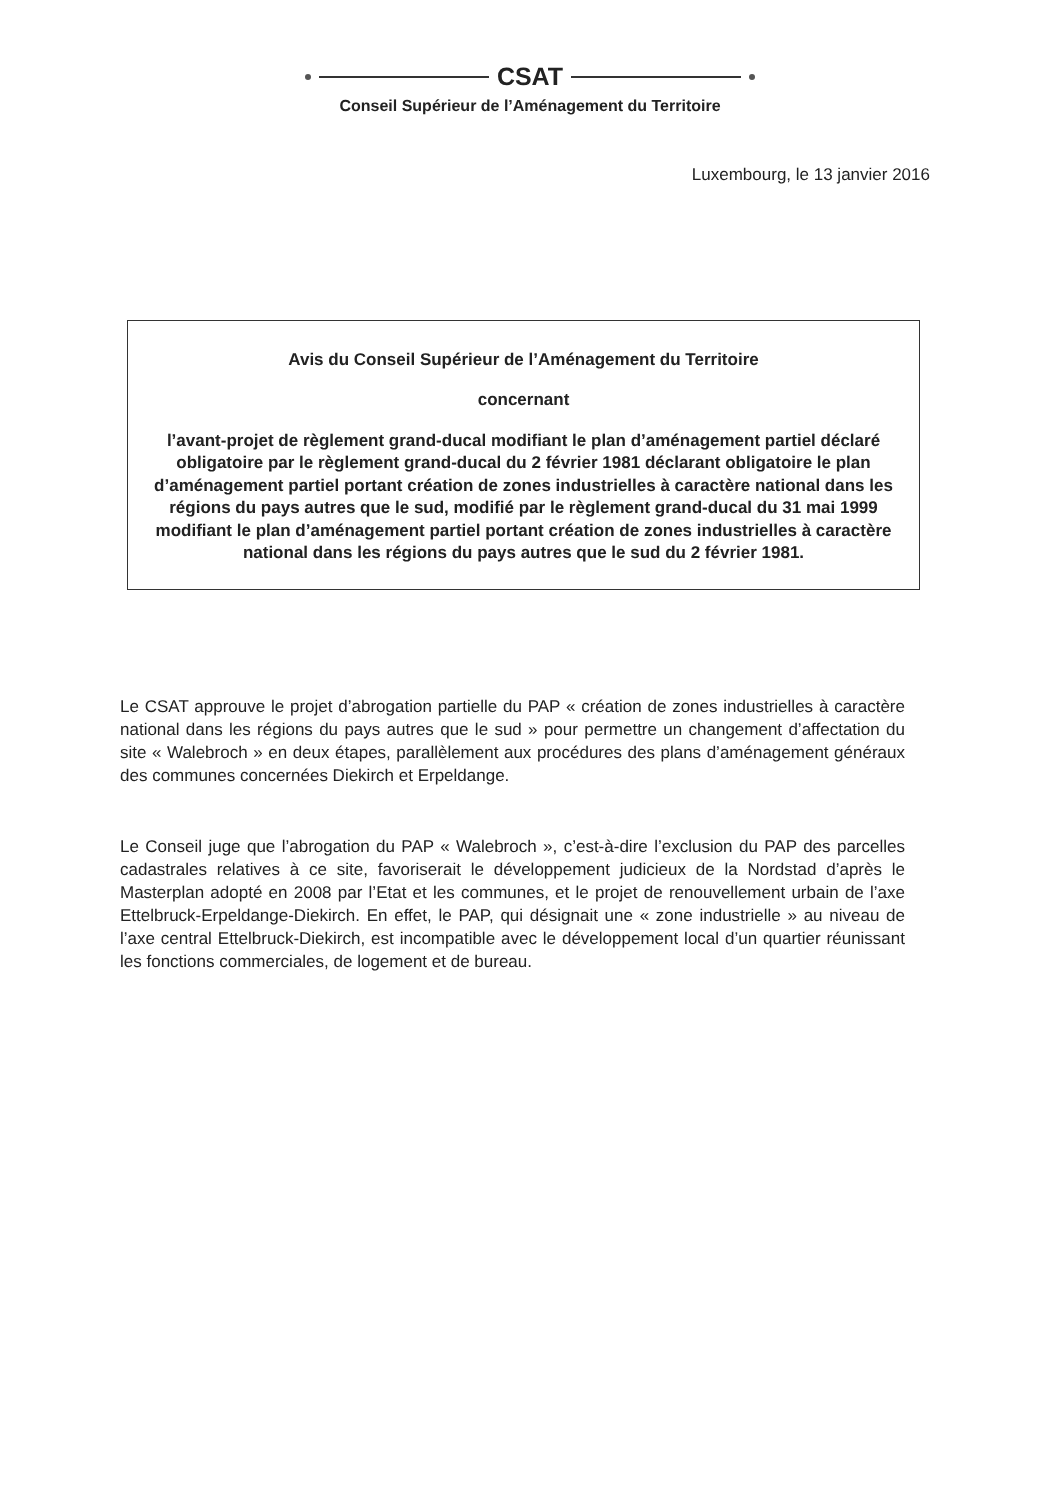CSAT
Conseil Supérieur de l’Aménagement du Territoire
Luxembourg, le 13 janvier 2016
Avis du Conseil Supérieur de l’Aménagement du Territoire
concernant
l’avant-projet de règlement grand-ducal modifiant le plan d’aménagement partiel déclaré obligatoire par le règlement grand-ducal du 2 février 1981 déclarant obligatoire le plan d’aménagement partiel portant création de zones industrielles à caractère national dans les régions du pays autres que le sud, modifié par le règlement grand-ducal du 31 mai 1999 modifiant le plan d’aménagement partiel portant création de zones industrielles à caractère national dans les régions du pays autres que le sud du 2 février 1981.
Le CSAT approuve le projet d’abrogation partielle du PAP « création de zones industrielles à caractère national dans les régions du pays autres que le sud » pour permettre un changement d’affectation du site « Walebroch » en deux étapes, parallèlement aux procédures des plans d’aménagement généraux des communes concernées Diekirch et Erpeldange.
Le Conseil juge que l’abrogation du PAP « Walebroch », c’est-à-dire l’exclusion du PAP des parcelles cadastrales relatives à ce site, favoriserait le développement judicieux de la Nordstad d’après le Masterplan adopté en 2008 par l’Etat et les communes, et le projet de renouvellement urbain de l’axe Ettelbruck-Erpeldange-Diekirch. En effet, le PAP, qui désignait une « zone industrielle » au niveau de l’axe central Ettelbruck-Diekirch, est incompatible avec le développement local d’un quartier réunissant les fonctions commerciales, de logement et de bureau.